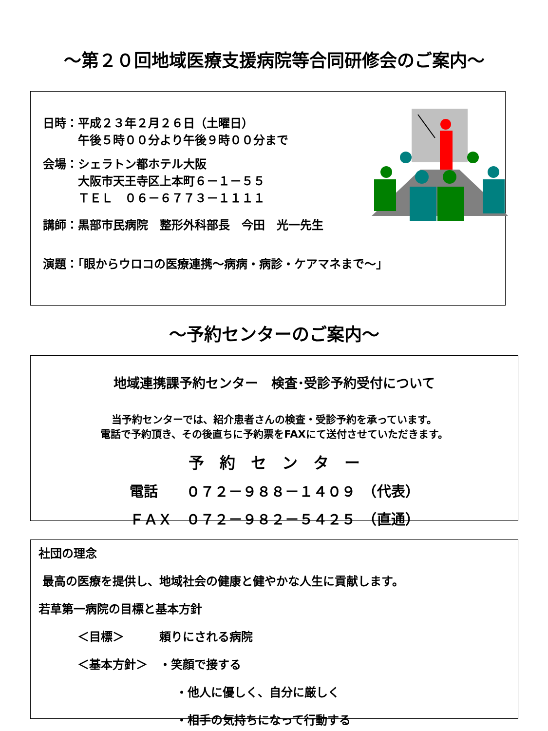～第２０回地域医療支援病院等合同研修会のご案内～
日時：平成２３年２月２６日（土曜日）
　　　午後５時００分より午後９時００分まで
会場：シェラトン都ホテル大阪
　　　大阪市天王寺区上本町６－１－５５
　　　ＴＥＬ　０６－６７７３－１１１１
講師：黒部市民病院　整形外科部長　今田　光一先生
演題：「眼からウロコの医療連携～病病・病診・ケアマネまで～」
～予約センターのご案内～
地域連携課予約センター　検査･受診予約受付について
当予約センターでは、紹介患者さんの検査・受診予約を承っています。
電話で予約頂き、その後直ちに予約票をFAXにて送付させていただきます。
予　約　セ　ン　タ　ー
電話　　０７２－９８８－１４０９　（代表）
ＦＡＸ　０７２－９８２－５４２５　（直通）
社団の理念
最高の医療を提供し、地域社会の健康と健やかな人生に貢献します。
若草第一病院の目標と基本方針
＜目標＞　　　頼りにされる病院
＜基本方針＞　・笑顔で接する
・他人に優しく、自分に厳しく
・相手の気持ちになって行動する